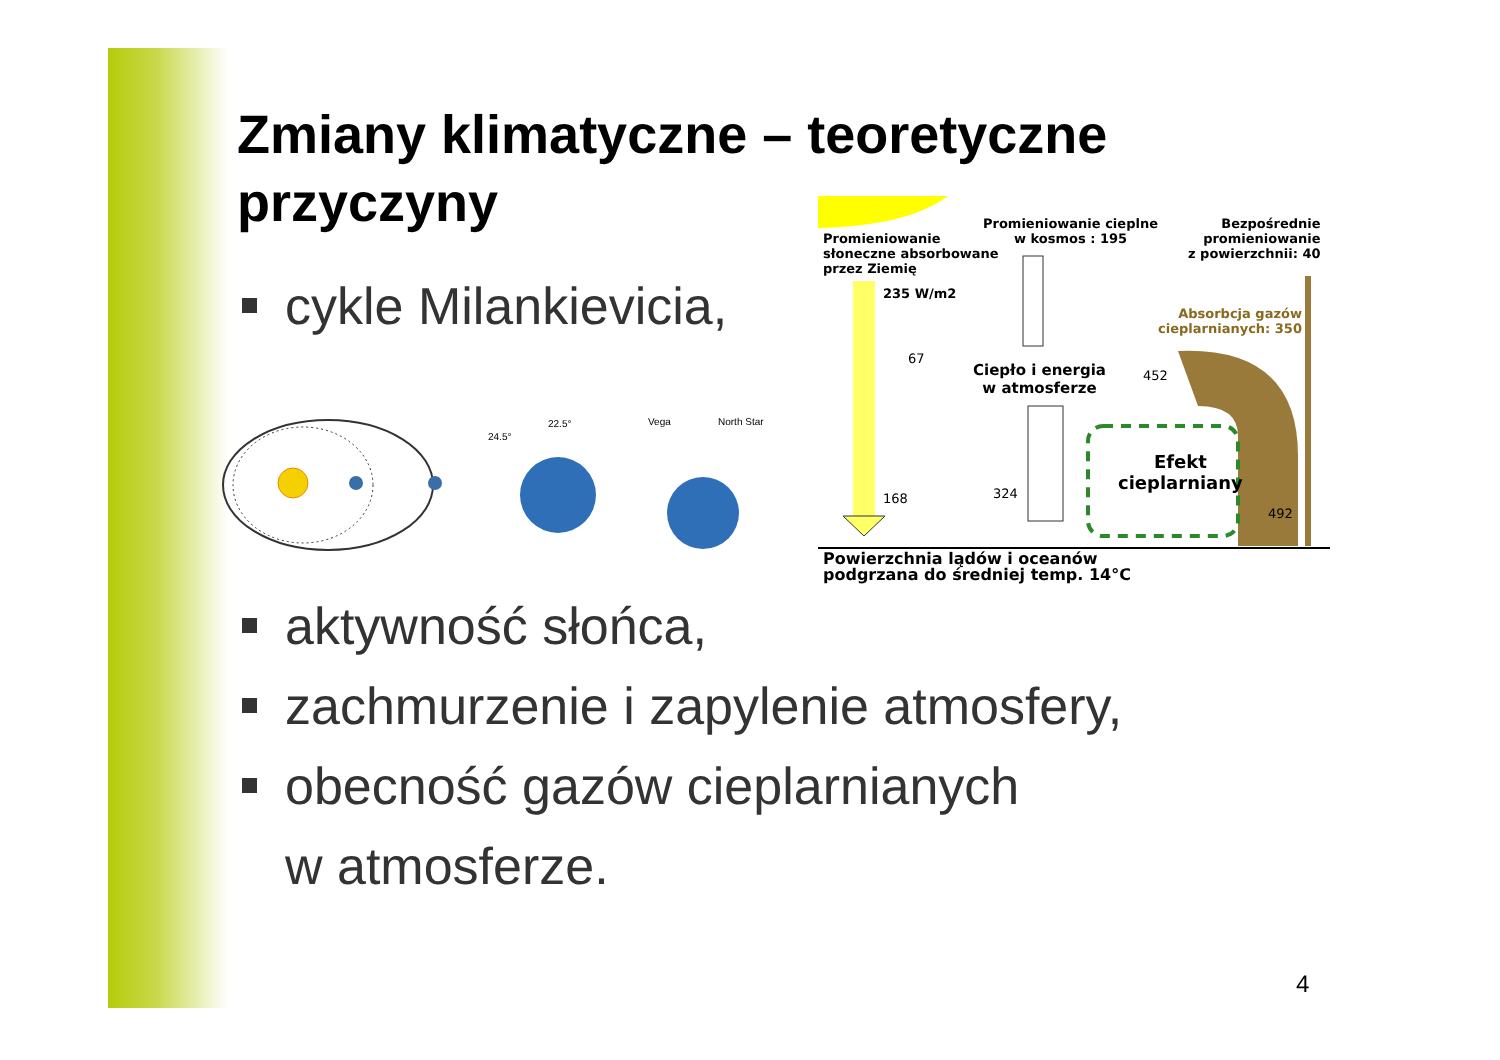Zmiany klimatyczne – teoretyczne
przyczyny
cykle Milankievicia,
aktywność słońca,
zachmurzenie i zapylenie atmosfery,
obecność gazów cieplarnianych
w atmosferze.
24.5°
22.5°
Vega
North Star
Promieniowanie
słoneczne absorbowane
przez Ziemię
Promieniowanie cieplne
w kosmos : 195
Bezpośrednie
promieniowanie
z powierzchnii: 40
235 W/m2
Absorbcja gazów
cieplarnianych: 350
67
Ciepło i energia
w atmosferze
452
Efekt
cieplarniany
168 324
492
Powierzchnia lądów i oceanów
podgrzana do średniej temp. 14°C
4